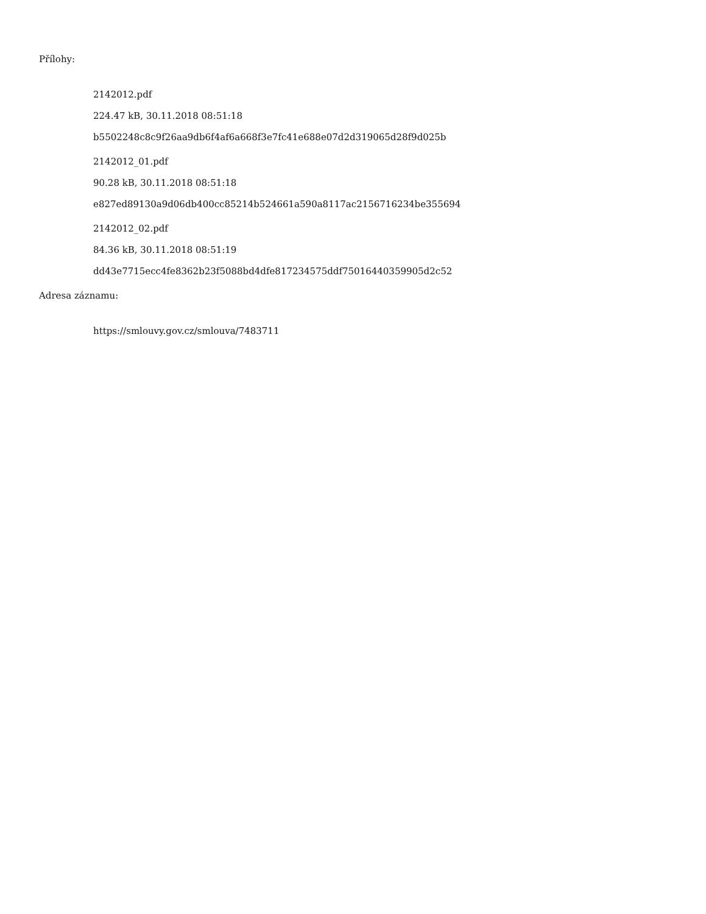Přílohy:
2142012.pdf
224.47 kB, 30.11.2018 08:51:18
b5502248c8c9f26aa9db6f4af6a668f3e7fc41e688e07d2d319065d28f9d025b
2142012_01.pdf
90.28 kB, 30.11.2018 08:51:18
e827ed89130a9d06db400cc85214b524661a590a8117ac2156716234be355694
2142012_02.pdf
84.36 kB, 30.11.2018 08:51:19
dd43e7715ecc4fe8362b23f5088bd4dfe817234575ddf75016440359905d2c52
Adresa záznamu:
https://smlouvy.gov.cz/smlouva/7483711